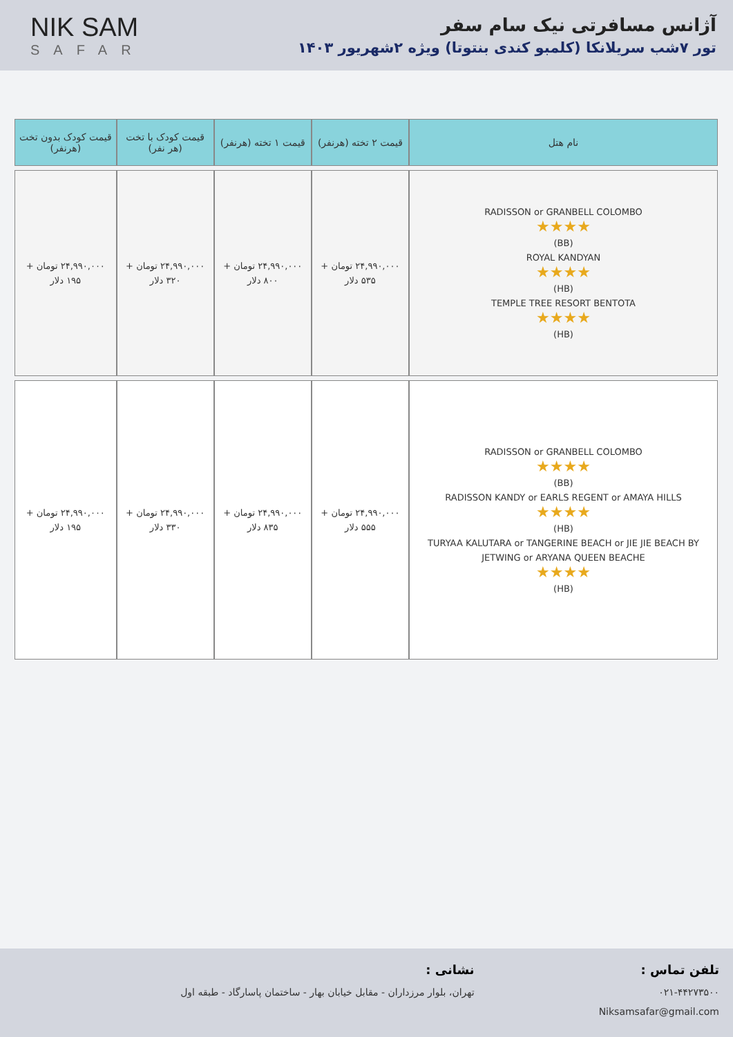NIK SAM
SAFAR
آژانس مسافرتی نیک سام سفر
تور ۷شب سریلانکا (کلمبو کندی بنتوتا) ویژه ۲شهریور ۱۴۰۳
| نام هتل | قیمت ۲ تخته (هرنفر) | قیمت ۱ تخته (هرنفر) | قیمت کودک با تخت (هر نفر) | قیمت کودک بدون تخت (هرنفر) |
| --- | --- | --- | --- | --- |
| RADISSON or GRANBELL COLOMBO ★★★★ (BB) ROYAL KANDYAN ★★★★ (HB) TEMPLE TREE RESORT BENTOTA ★★★★ (HB) | ۲۴,۹۹۰,۰۰۰ تومان + ۵۳۵ دلار | ۲۴,۹۹۰,۰۰۰ تومان + ۸۰۰ دلار | ۲۴,۹۹۰,۰۰۰ تومان + ۳۲۰ دلار | ۲۴,۹۹۰,۰۰۰ تومان + ۱۹۵ دلار |
| RADISSON or GRANBELL COLOMBO ★★★★ (BB) RADISSON KANDY or EARLS REGENT or AMAYA HILLS ★★★★ (HB) TURYAA KALUTARA or TANGERINE BEACH or JIE JIE BEACH BY JETWING or ARYANA QUEEN BEACHE ★★★★ (HB) | ۲۴,۹۹۰,۰۰۰ تومان + ۵۵۵ دلار | ۲۴,۹۹۰,۰۰۰ تومان + ۸۳۵ دلار | ۲۴,۹۹۰,۰۰۰ تومان + ۳۳۰ دلار | ۲۴,۹۹۰,۰۰۰ تومان + ۱۹۵ دلار |
تلفن تماس :
۰۲۱-۴۴۲۷۳۵۰۰
Niksamsafar@gmail.com
نشانی :
تهران، بلوار مرزداران - مقابل خیابان بهار - ساختمان پاسارگاد - طبقه اول